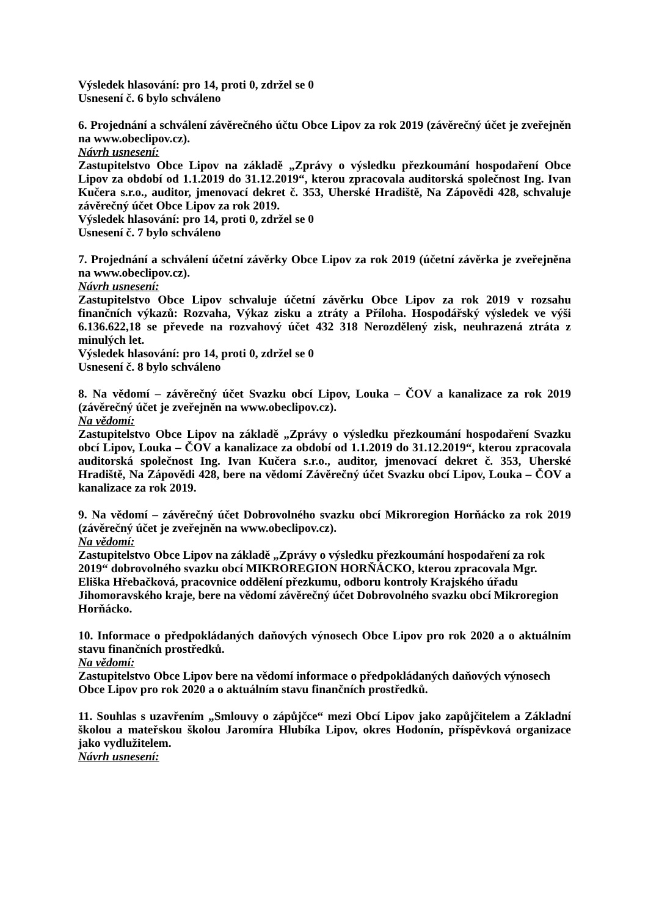Výsledek hlasování: pro 14, proti 0, zdržel se 0
Usnesení č. 6 bylo schváleno
6. Projednání a schválení závěrečného účtu Obce Lipov za rok 2019 (závěrečný účet je zveřejněn na www.obeclipov.cz).
Návrh usnesení:
Zastupitelstvo Obce Lipov na základě „Zprávy o výsledku přezkoumání hospodaření Obce Lipov za období od 1.1.2019 do 31.12.2019“, kterou zpracovala auditorská společnost Ing. Ivan Kučera s.r.o., auditor, jmenovací dekret č. 353, Uherské Hradiště, Na Zápovědi 428, schvaluje závěrečný účet Obce Lipov za rok 2019.
Výsledek hlasování: pro 14, proti 0, zdržel se 0
Usnesení č. 7 bylo schváleno
7. Projednání a schválení účetní závěrky Obce Lipov za rok 2019 (účetní závěrka je zveřejněna na www.obeclipov.cz).
Návrh usnesení:
Zastupitelstvo Obce Lipov schvaluje účetní závěrku Obce Lipov za rok 2019 v rozsahu finančních výkazů: Rozvaha, Výkaz zisku a ztráty a Příloha. Hospodářský výsledek ve výši 6.136.622,18 se převede na rozvahový účet 432 318 Nerozdělený zisk, neuhrazená ztráta z minulých let.
Výsledek hlasování: pro 14, proti 0, zdržel se 0
Usnesení č. 8 bylo schváleno
8. Na vědomí – závěrečný účet Svazku obcí Lipov, Louka – ČOV a kanalizace za rok 2019 (závěrečný účet je zveřejněn na www.obeclipov.cz).
Na vědomí:
Zastupitelstvo Obce Lipov na základě „Zprávy o výsledku přezkoumání hospodaření Svazku obcí Lipov, Louka – ČOV a kanalizace za období od 1.1.2019 do 31.12.2019“, kterou zpracovala auditorská společnost Ing. Ivan Kučera s.r.o., auditor, jmenovací dekret č. 353, Uherské Hradiště, Na Zápovědi 428, bere na vědomí Závěrečný účet Svazku obcí Lipov, Louka – ČOV a kanalizace za rok 2019.
9. Na vědomí – závěrečný účet Dobrovolného svazku obcí Mikroregion Horňácko za rok 2019 (závěrečný účet je zveřejněn na www.obeclipov.cz).
Na vědomí:
Zastupitelstvo Obce Lipov na základě „Zprávy o výsledku přezkoumání hospodaření za rok 2019“ dobrovolného svazku obcí MIKROREGION HORŇÁCKO, kterou zpracovala Mgr. Eliška Hřebačková, pracovnice oddělení přezkumu, odboru kontroly Krajského úřadu Jihomoravského kraje, bere na vědomí závěrečný účet Dobrovolného svazku obcí Mikroregion Horňácko.
10. Informace o předpokládaných daňových výnosech Obce Lipov pro rok 2020 a o aktuálním stavu finančních prostředků.
Na vědomí:
Zastupitelstvo Obce Lipov bere na vědomí informace o předpokládaných daňových výnosech Obce Lipov pro rok 2020 a o aktuálním stavu finančních prostředků.
11. Souhlas s uzavřením „Smlouvy o zápůjčce“ mezi Obcí Lipov jako zapůjčitelem a Základní školou a mateřskou školou Jaromíra Hlubíka Lipov, okres Hodonín, příspěvková organizace jako vydlužitelem.
Návrh usnesení: